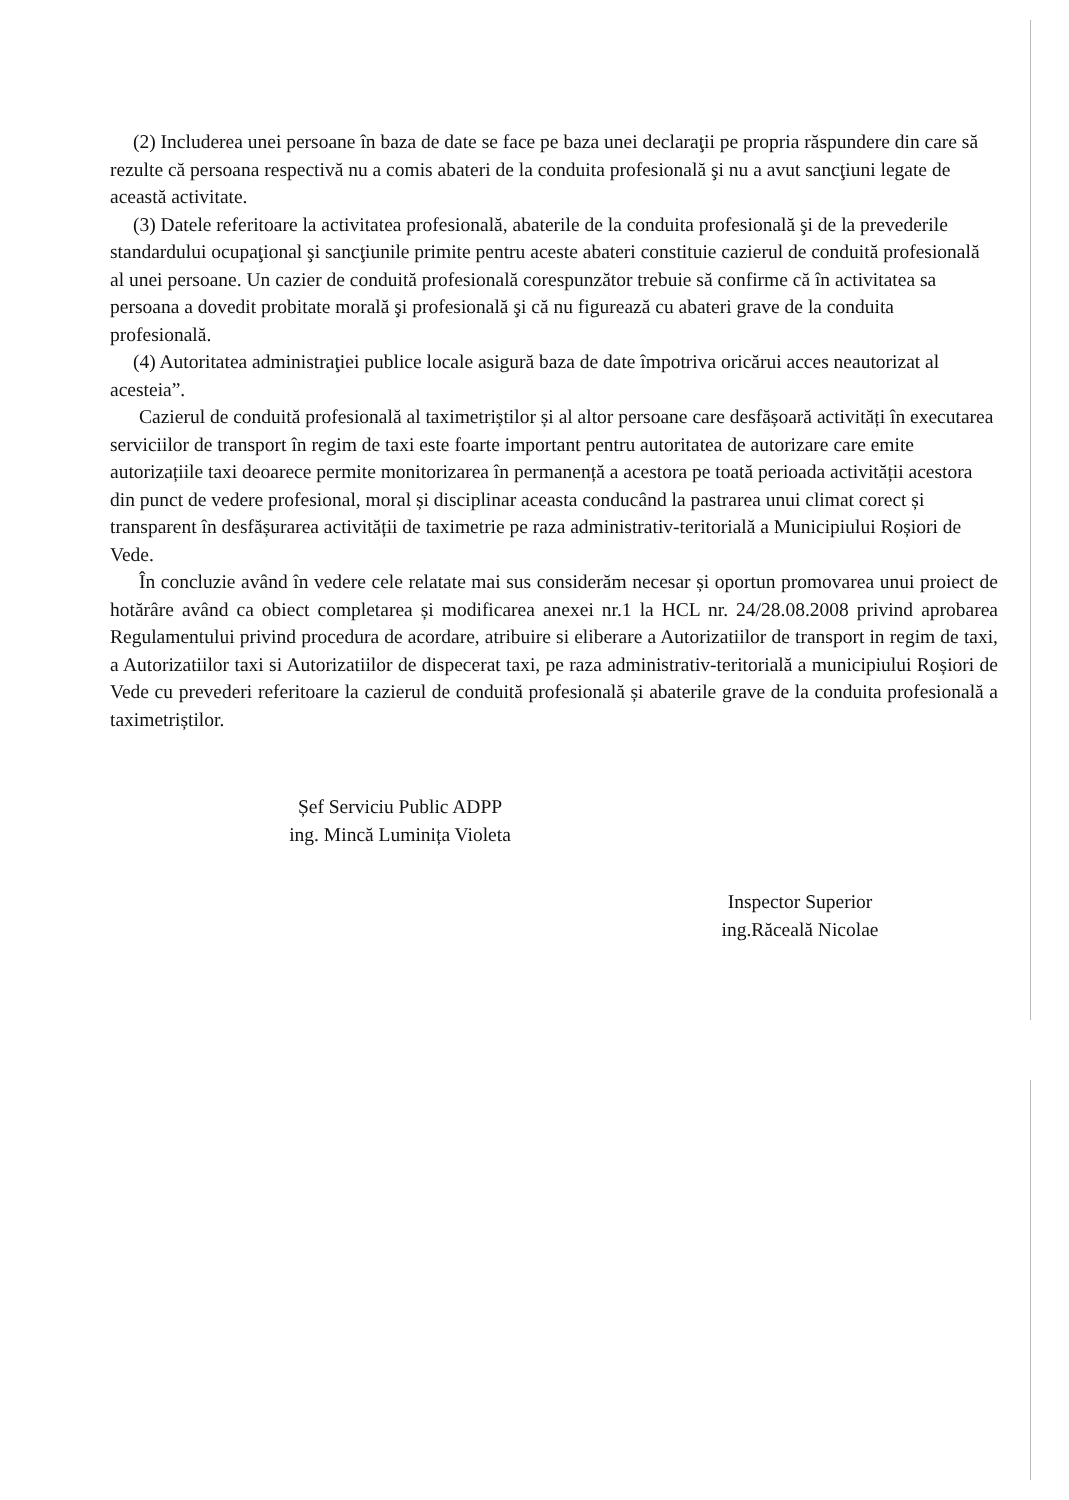(2) Includerea unei persoane în baza de date se face pe baza unei declaraţii pe propria răspundere din care să rezulte că persoana respectivă nu a comis abateri de la conduita profesională şi nu a avut sancţiuni legate de această activitate.
(3) Datele referitoare la activitatea profesională, abaterile de la conduita profesională şi de la prevederile standardului ocupaţional şi sancţiunile primite pentru aceste abateri constituie cazierul de conduită profesională al unei persoane. Un cazier de conduită profesională corespunzător trebuie să confirme că în activitatea sa persoana a dovedit probitate morală şi profesională şi că nu figurează cu abateri grave de la conduita profesională.
(4) Autoritatea administraţiei publice locale asigură baza de date împotriva oricărui acces neautorizat al acesteia”.
Cazierul de conduită profesională al taximetriștilor și al altor persoane care desfășoară activități în executarea serviciilor de transport în regim de taxi este foarte important pentru autoritatea de autorizare care emite autorizațiile taxi deoarece permite monitorizarea în permanență a acestora pe toată perioada activității acestora din punct de vedere profesional, moral și disciplinar aceasta conducând la pastrarea unui climat corect și transparent în desfășurarea activității de taximetrie pe raza administrativ-teritorială a Municipiului Roșiori de Vede.
În concluzie având în vedere cele relatate mai sus considerăm necesar și oportun promovarea unui proiect de hotărâre având ca obiect completarea și modificarea anexei nr.1 la HCL nr. 24/28.08.2008 privind aprobarea Regulamentului privind procedura de acordare, atribuire si eliberare a Autorizatiilor de transport in regim de taxi, a Autorizatiilor taxi si Autorizatiilor de dispecerat taxi, pe raza administrativ-teritorială a municipiului Roșiori de Vede cu prevederi referitoare la cazierul de conduită profesională și abaterile grave de la conduita profesională a taximetriștilor.
Șef Serviciu Public ADPP
ing. Mincă Luminița Violeta
Inspector Superior
ing.Răceală Nicolae